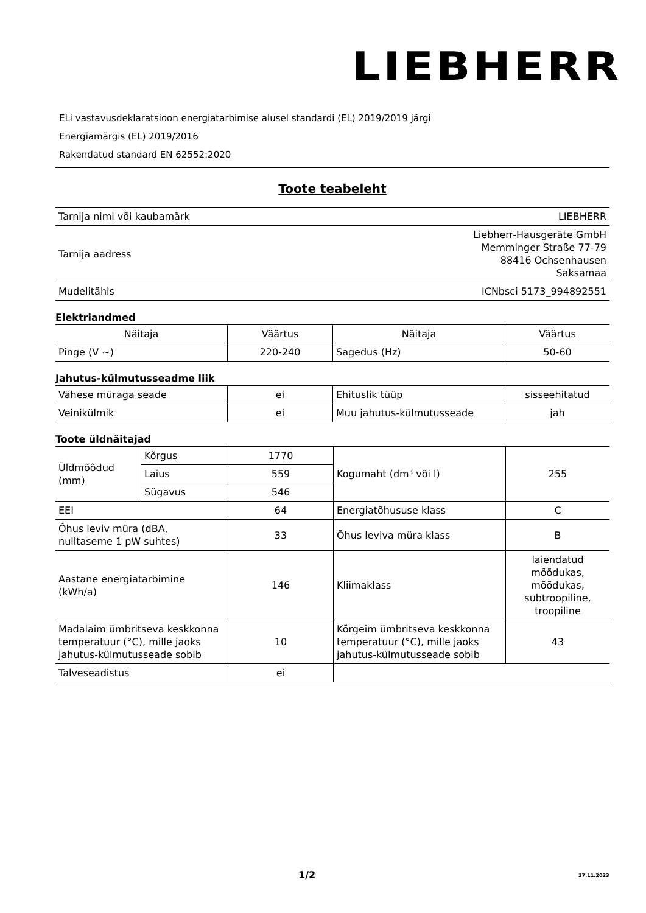LIEBHERR
ELi vastavusdeklaratsioon energiatarbimise alusel standardi (EL) 2019/2019 järgi
Energiamärgis (EL) 2019/2016
Rakendatud standard EN 62552:2020
Toote teabeleht
| Tarnija nimi või kaubamärk | LIEBHERR |
| Tarnija aadress | Liebherr-Hausgeräte GmbH Memminger Straße 77-79 88416 Ochsenhausen Saksamaa |
| Mudelitähis | ICNbsci 5173_994892551 |
Elektriandmed
| Näitaja | Väärtus | Näitaja | Väärtus |
| --- | --- | --- | --- |
| Pinge (V ~) | 220-240 | Sagedus (Hz) | 50-60 |
Jahutus-külmutusseadme liik
| Vähese müraga seade | ei | Ehituslik tüüp | sisseehitatud |
| Veinikülmik | ei | Muu jahutus-külmutusseade | jah |
Toote üldnäitajad
| Üldmõõdud (mm) | Kõrgus | 1770 | Kogumaht (dm³ või l) | 255 |
| | Laius | 559 | | |
| | Sügavus | 546 | | |
| EEI | | 64 | Energiatõhususe klass | C |
| Õhus leviv müra (dBA, nulltaseme 1 pW suhtes) | | 33 | Õhus leviva müra klass | B |
| Aastane energiatarbimine (kWh/a) | | 146 | Kliimaklass | laiendatud mõõdukas, mõõdukas, subtroopiline, troopiline |
| Madalaim ümbritseva keskkonna temperatuur (°C), mille jaoks jahutus-külmutusseade sobib | | 10 | Kõrgeim ümbritseva keskkonna temperatuur (°C), mille jaoks jahutus-külmutusseade sobib | 43 |
| Talveseadistus | | ei | | |
1/2 27.11.2023